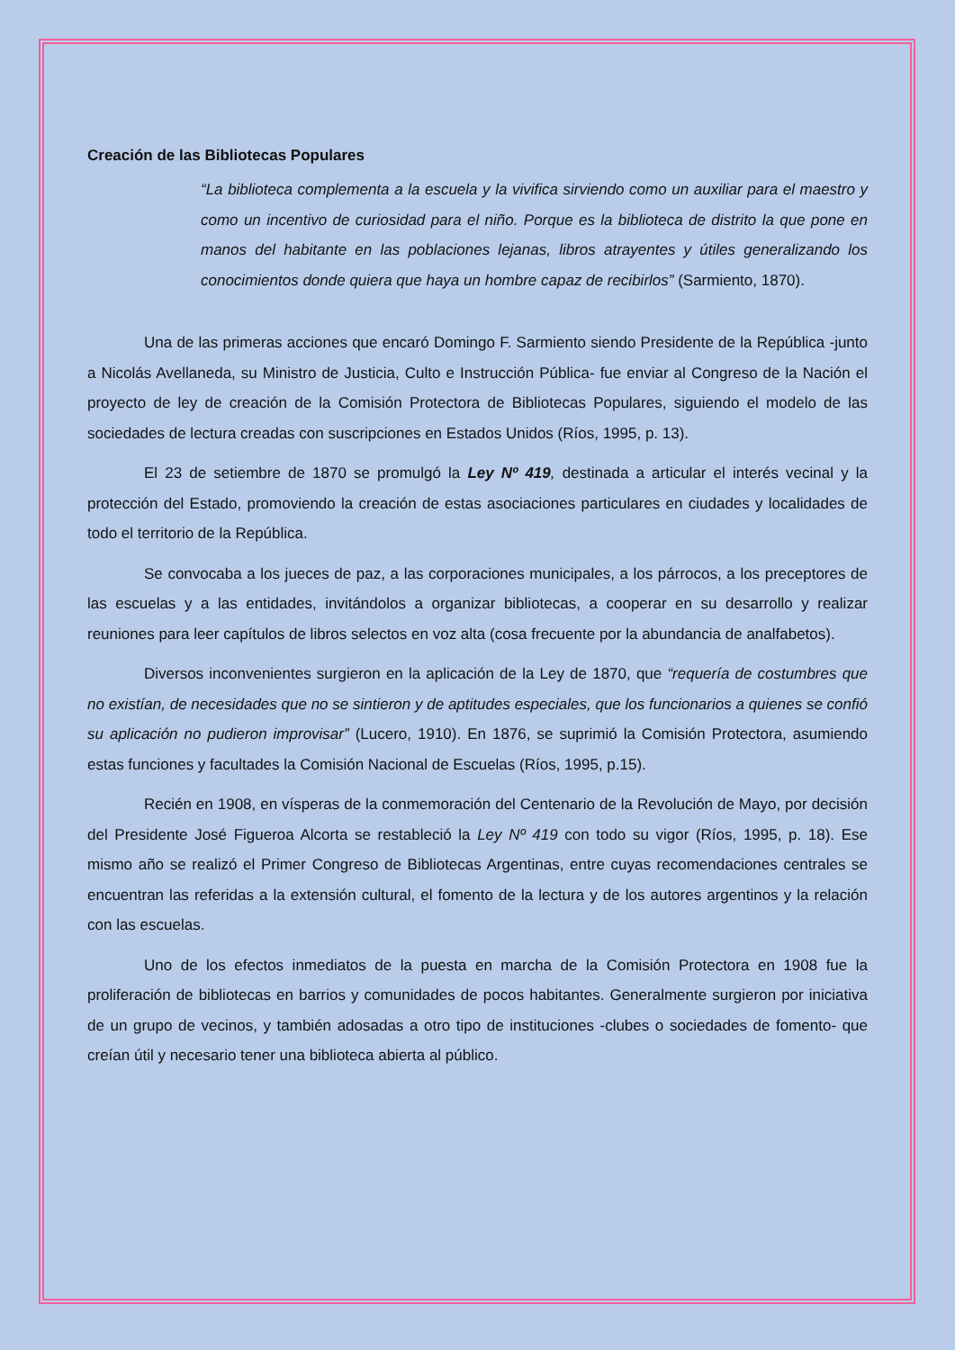Creación de las Bibliotecas Populares
“La biblioteca complementa a la escuela y la vivifica sirviendo como un auxiliar para el maestro y como un incentivo de curiosidad para el niño. Porque es la biblioteca de distrito la que pone en manos del habitante en las poblaciones lejanas, libros atrayentes y útiles generalizando los conocimientos donde quiera que haya un hombre capaz de recibirlos” (Sarmiento, 1870).
Una de las primeras acciones que encaró Domingo F. Sarmiento siendo Presidente de la República -junto a Nicolás Avellaneda, su Ministro de Justicia, Culto e Instrucción Pública- fue enviar al Congreso de la Nación el proyecto de ley de creación de la Comisión Protectora de Bibliotecas Populares, siguiendo el modelo de las sociedades de lectura creadas con suscripciones en Estados Unidos (Ríos, 1995, p. 13).
El 23 de setiembre de 1870 se promulgó la Ley Nº 419, destinada a articular el interés vecinal y la protección del Estado, promoviendo la creación de estas asociaciones particulares en ciudades y localidades de todo el territorio de la República.
Se convocaba a los jueces de paz, a las corporaciones municipales, a los párrocos, a los preceptores de las escuelas y a las entidades, invitándolos a organizar bibliotecas, a cooperar en su desarrollo y realizar reuniones para leer capítulos de libros selectos en voz alta (cosa frecuente por la abundancia de analfabetos).
Diversos inconvenientes surgieron en la aplicación de la Ley de 1870, que “requería de costumbres que no existían, de necesidades que no se sintieron y de aptitudes especiales, que los funcionarios a quienes se confió su aplicación no pudieron improvisar” (Lucero, 1910). En 1876, se suprimió la Comisión Protectora, asumiendo estas funciones y facultades la Comisión Nacional de Escuelas (Ríos, 1995, p.15).
Recién en 1908, en vísperas de la conmemoración del Centenario de la Revolución de Mayo, por decisión del Presidente José Figueroa Alcorta se restableció la Ley Nº 419 con todo su vigor (Ríos, 1995, p. 18). Ese mismo año se realizó el Primer Congreso de Bibliotecas Argentinas, entre cuyas recomendaciones centrales se encuentran las referidas a la extensión cultural, el fomento de la lectura y de los autores argentinos y la relación con las escuelas.
Uno de los efectos inmediatos de la puesta en marcha de la Comisión Protectora en 1908 fue la proliferación de bibliotecas en barrios y comunidades de pocos habitantes. Generalmente surgieron por iniciativa de un grupo de vecinos, y también adosadas a otro tipo de instituciones -clubes o sociedades de fomento- que creían útil y necesario tener una biblioteca abierta al público.